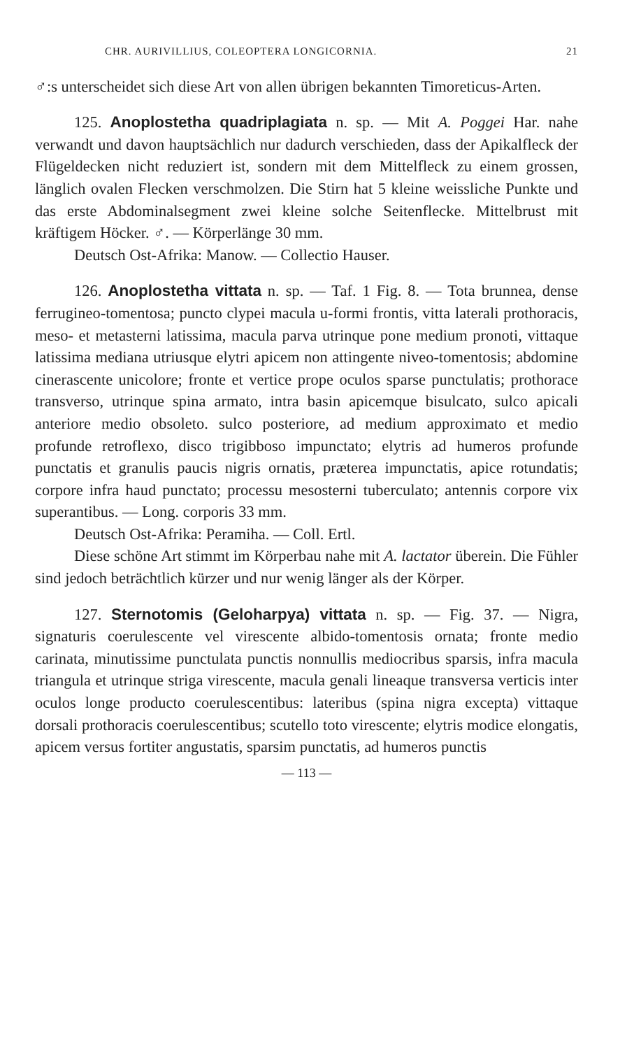CHR. AURIVILLIUS, COLEOPTERA LONGICORNIA. 21
♂:s unterscheidet sich diese Art von allen übrigen bekannten Timoreticus-Arten.
125. Anoplostetha quadriplagiata n. sp. — Mit A. Poggei Har. nahe verwandt und davon hauptsächlich nur dadurch verschieden, dass der Apikalfleck der Flügeldecken nicht reduziert ist, sondern mit dem Mittelfleck zu einem grossen, länglich ovalen Flecken verschmolzen. Die Stirn hat 5 kleine weissliche Punkte und das erste Abdominalsegment zwei kleine solche Seitenflecke. Mittelbrust mit kräftigem Höcker. ♂. — Körperlänge 30 mm.
Deutsch Ost-Afrika: Manow. — Collectio Hauser.
126. Anoplostetha vittata n. sp. — Taf. 1 Fig. 8. — Tota brunnea, dense ferrugineo-tomentosa; puncto clypei macula u-formi frontis, vitta laterali prothoracis, meso- et metasterni latissima, macula parva utrinque pone medium pronoti, vittaque latissima mediana utriusque elytri apicem non attingente niveo-tomentosis; abdomine cinerascente unicolore; fronte et vertice prope oculos sparse punctulatis; prothorace transverso, utrinque spina armato, intra basin apicemque bisulcato, sulco apicali anteriore medio obsoleto. sulco posteriore, ad medium approximato et medio profunde retroflexo, disco trigibboso impunctato; elytris ad humeros profunde punctatis et granulis paucis nigris ornatis, præterea impunctatis, apice rotundatis; corpore infra haud punctato; processu mesosterni tuberculato; antennis corpore vix superantibus. — Long. corporis 33 mm.
Deutsch Ost-Afrika: Peramiha. — Coll. Ertl.
Diese schöne Art stimmt im Körperbau nahe mit A. lactator überein. Die Fühler sind jedoch beträchtlich kürzer und nur wenig länger als der Körper.
127. Sternotomis (Geloharpya) vittata n. sp. — Fig. 37. — Nigra, signaturis coerulescente vel virescente albido-tomentosis ornata; fronte medio carinata, minutissime punctulata punctis nonnullis mediocribus sparsis, infra macula triangula et utrinque striga virescente, macula genali lineaque transversa verticis inter oculos longe producto coerulescentibus: lateribus (spina nigra excepta) vittaque dorsali prothoracis coerulescentibus; scutello toto virescente; elytris modice elongatis, apicem versus fortiter angustatis, sparsim punctatis, ad humeros punctis
— 113 —